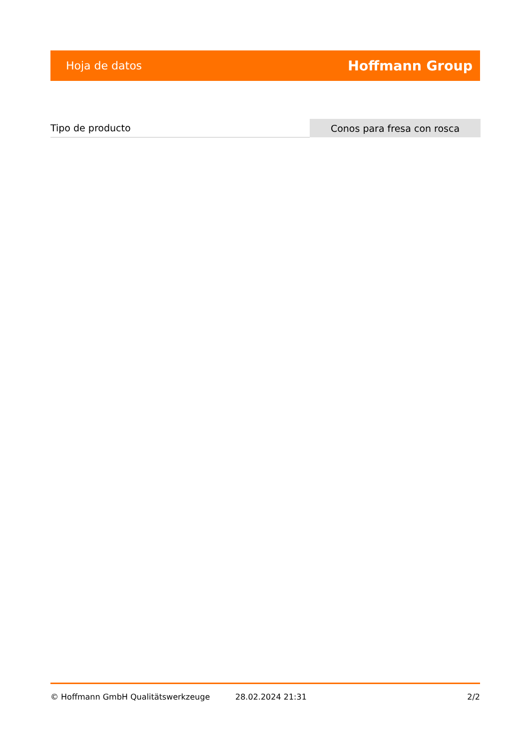Hoja de datos Hoffmann Group
| Tipo de producto | Conos para fresa con rosca |
© Hoffmann GmbH Qualitätswerkzeuge 28.02.2024 21:31 2/2